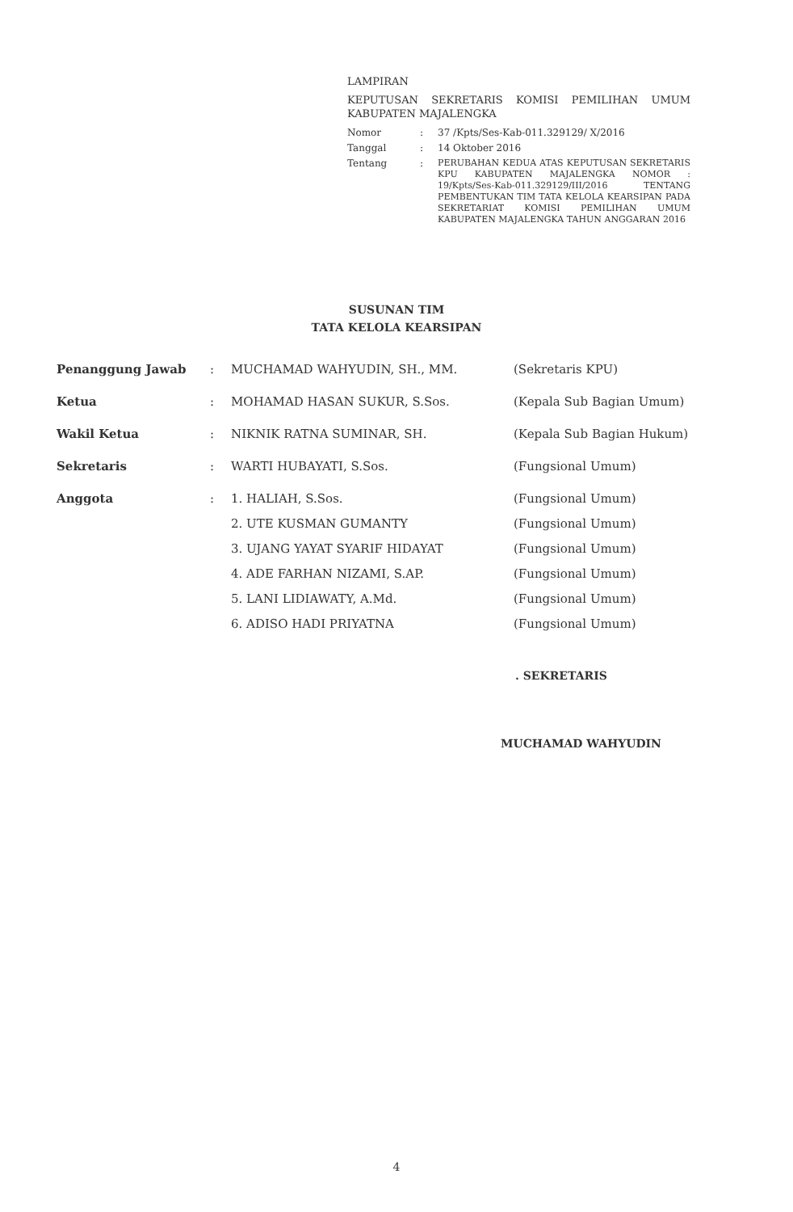LAMPIRAN
KEPUTUSAN SEKRETARIS KOMISI PEMILIHAN UMUM KABUPATEN MAJALENGKA
| Nomor | : | 37 /Kpts/Ses-Kab-011.329129/ X/2016 |
| Tanggal | : | 14 Oktober 2016 |
| Tentang | : | PERUBAHAN KEDUA ATAS KEPUTUSAN SEKRETARIS KPU KABUPATEN MAJALENGKA NOMOR : 19/Kpts/Ses-Kab-011.329129/III/2016 TENTANG PEMBENTUKAN TIM TATA KELOLA KEARSIPAN PADA SEKRETARIAT KOMISI PEMILIHAN UMUM KABUPATEN MAJALENGKA TAHUN ANGGARAN 2016 |
SUSUNAN TIM
TATA KELOLA KEARSIPAN
| Penanggung Jawab | : | MUCHAMAD WAHYUDIN, SH., MM. | (Sekretaris KPU) |
| Ketua | : | MOHAMAD HASAN SUKUR, S.Sos. | (Kepala Sub Bagian Umum) |
| Wakil Ketua | : | NIKNIK RATNA SUMINAR, SH. | (Kepala Sub Bagian Hukum) |
| Sekretaris | : | WARTI HUBAYATI, S.Sos. | (Fungsional Umum) |
| Anggota | : | 1. HALIAH, S.Sos. | (Fungsional Umum) |
| | | 2. UTE KUSMAN GUMANTY | (Fungsional Umum) |
| | | 3. UJANG YAYAT SYARIF HIDAYAT | (Fungsional Umum) |
| | | 4. ADE FARHAN NIZAMI, S.AP. | (Fungsional Umum) |
| | | 5. LANI LIDIAWATY, A.Md. | (Fungsional Umum) |
| | | 6. ADISO HADI PRIYATNA | (Fungsional Umum) |
. SEKRETARIS
MUCHAMAD WAHYUDIN
4